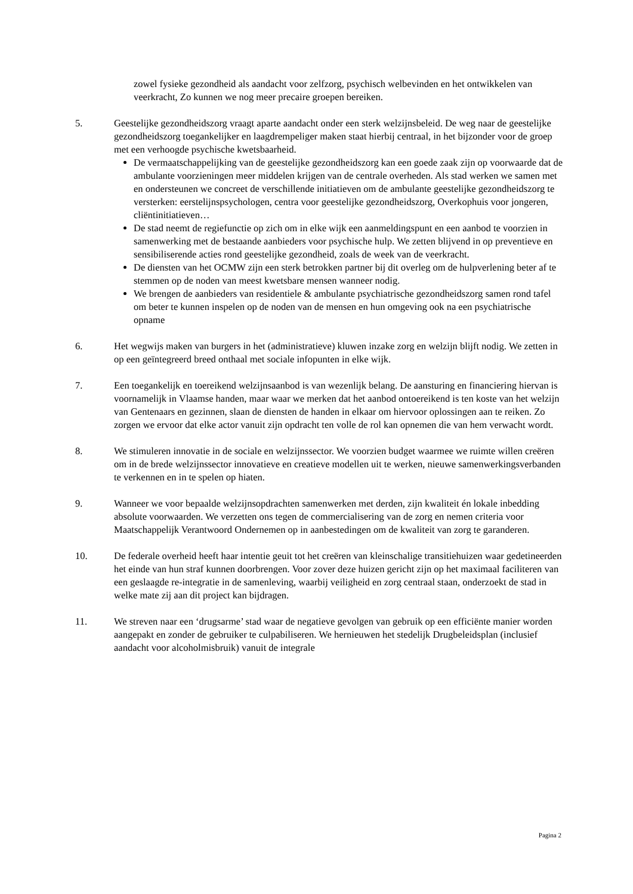zowel fysieke gezondheid als aandacht voor zelfzorg, psychisch welbevinden en het ontwikkelen van veerkracht, Zo kunnen we nog meer precaire groepen bereiken.
5. Geestelijke gezondheidszorg vraagt aparte aandacht onder een sterk welzijnsbeleid. De weg naar de geestelijke gezondheidszorg toegankelijker en laagdrempeliger maken staat hierbij centraal, in het bijzonder voor de groep met een verhoogde psychische kwetsbaarheid.
De vermaatschappelijking van de geestelijke gezondheidszorg kan een goede zaak zijn op voorwaarde dat de ambulante voorzieningen meer middelen krijgen van de centrale overheden. Als stad werken we samen met en ondersteunen we concreet de verschillende initiatieven om de ambulante geestelijke gezondheidszorg te versterken: eerstelijnspsychologen, centra voor geestelijke gezondheidszorg, Overkophuis voor jongeren, cliëntinitiatieven…
De stad neemt de regiefunctie op zich om in elke wijk een aanmeldingspunt en een aanbod te voorzien in samenwerking met de bestaande aanbieders voor psychische hulp. We zetten blijvend in op preventieve en sensibiliserende acties rond geestelijke gezondheid, zoals de week van de veerkracht.
De diensten van het OCMW zijn een sterk betrokken partner bij dit overleg om de hulpverlening beter af te stemmen op de noden van meest kwetsbare mensen wanneer nodig.
We brengen de aanbieders van residentiele & ambulante psychiatrische gezondheidszorg samen rond tafel om beter te kunnen inspelen op de noden van de mensen en hun omgeving ook na een psychiatrische opname
6. Het wegwijs maken van burgers in het (administratieve) kluwen inzake zorg en welzijn blijft nodig. We zetten in op een geïntegreerd breed onthaal met sociale infopunten in elke wijk.
7. Een toegankelijk en toereikend welzijnsaanbod is van wezenlijk belang. De aansturing en financiering hiervan is voornamelijk in Vlaamse handen, maar waar we merken dat het aanbod ontoereikend is ten koste van het welzijn van Gentenaars en gezinnen, slaan de diensten de handen in elkaar om hiervoor oplossingen aan te reiken. Zo zorgen we ervoor dat elke actor vanuit zijn opdracht ten volle de rol kan opnemen die van hem verwacht wordt.
8. We stimuleren innovatie in de sociale en welzijnssector. We voorzien budget waarmee we ruimte willen creëren om in de brede welzijnssector innovatieve en creatieve modellen uit te werken, nieuwe samenwerkingsverbanden te verkennen en in te spelen op hiaten.
9. Wanneer we voor bepaalde welzijnsopdrachten samenwerken met derden, zijn kwaliteit én lokale inbedding absolute voorwaarden. We verzetten ons tegen de commercialisering van de zorg en nemen criteria voor Maatschappelijk Verantwoord Ondernemen op in aanbestedingen om de kwaliteit van zorg te garanderen.
10. De federale overheid heeft haar intentie geuit tot het creëren van kleinschalige transitiehuizen waar gedetineerden het einde van hun straf kunnen doorbrengen. Voor zover deze huizen gericht zijn op het maximaal faciliteren van een geslaagde re-integratie in de samenleving, waarbij veiligheid en zorg centraal staan, onderzoekt de stad in welke mate zij aan dit project kan bijdragen.
11. We streven naar een ‘drugsarme’ stad waar de negatieve gevolgen van gebruik op een efficiënte manier worden aangepakt en zonder de gebruiker te culpabiliseren. We hernieuwen het stedelijk Drugbeleidsplan (inclusief aandacht voor alcoholmisbruik) vanuit de integrale
Pagina 2